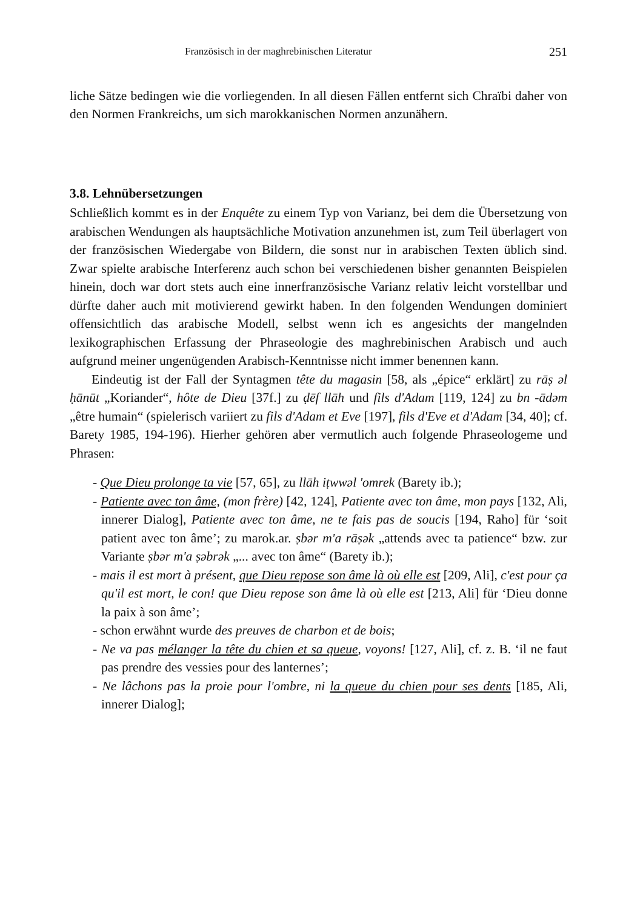Französisch in der maghrebinischen Literatur 251
liche Sätze bedingen wie die vorliegenden. In all diesen Fällen entfernt sich Chraïbi daher von den Normen Frankreichs, um sich marokkanischen Normen anzunähern.
3.8. Lehnübersetzungen
Schließlich kommt es in der Enquête zu einem Typ von Varianz, bei dem die Übersetzung von arabischen Wendungen als hauptsächliche Motivation anzunehmen ist, zum Teil überlagert von der französischen Wiedergabe von Bildern, die sonst nur in arabischen Texten üblich sind. Zwar spielte arabische Interferenz auch schon bei verschiedenen bisher genannten Beispielen hinein, doch war dort stets auch eine innerfranzösische Varianz relativ leicht vorstellbar und dürfte daher auch mit motivierend gewirkt haben. In den folgenden Wendungen dominiert offensichtlich das arabische Modell, selbst wenn ich es angesichts der mangelnden lexikographischen Erfassung der Phraseologie des maghrebinischen Arabisch und auch aufgrund meiner ungenügenden Arabisch-Kenntnisse nicht immer benennen kann.
Eindeutig ist der Fall der Syntagmen tête du magasin [58, als „épice“ erklärt] zu rāṣ əl ḥānūt „Koriander“, hôte de Dieu [37f.] zu ḍēf llāh und fils d'Adam [119, 124] zu bn -ādəm „être humain“ (spielerisch variiert zu fils d'Adam et Eve [197], fils d'Eve et d'Adam [34, 40]; cf. Barety 1985, 194-196). Hierher gehören aber vermutlich auch folgende Phraseologeme und Phrasen:
- Que Dieu prolonge ta vie [57, 65], zu llāh iṭwwəl 'omrek (Barety ib.);
- Patiente avec ton âme, (mon frère) [42, 124], Patiente avec ton âme, mon pays [132, Ali, innerer Dialog], Patiente avec ton âme, ne te fais pas de soucis [194, Raho] für ‘soit patient avec ton âme’; zu marok.ar. ṣbər m'a rāṣək „attends avec ta patience“ bzw. zur Variante ṣbər m'a ṣəbrək „... avec ton âme“ (Barety ib.);
- mais il est mort à présent, que Dieu repose son âme là où elle est [209, Ali], c'est pour ça qu'il est mort, le con! que Dieu repose son âme là où elle est [213, Ali] für ‘Dieu donne la paix à son âme’;
- schon erwähnt wurde des preuves de charbon et de bois;
- Ne va pas mélanger la tête du chien et sa queue, voyons! [127, Ali], cf. z. B. ‘il ne faut pas prendre des vessies pour des lanternes’;
- Ne lâchons pas la proie pour l'ombre, ni la queue du chien pour ses dents [185, Ali, innerer Dialog];